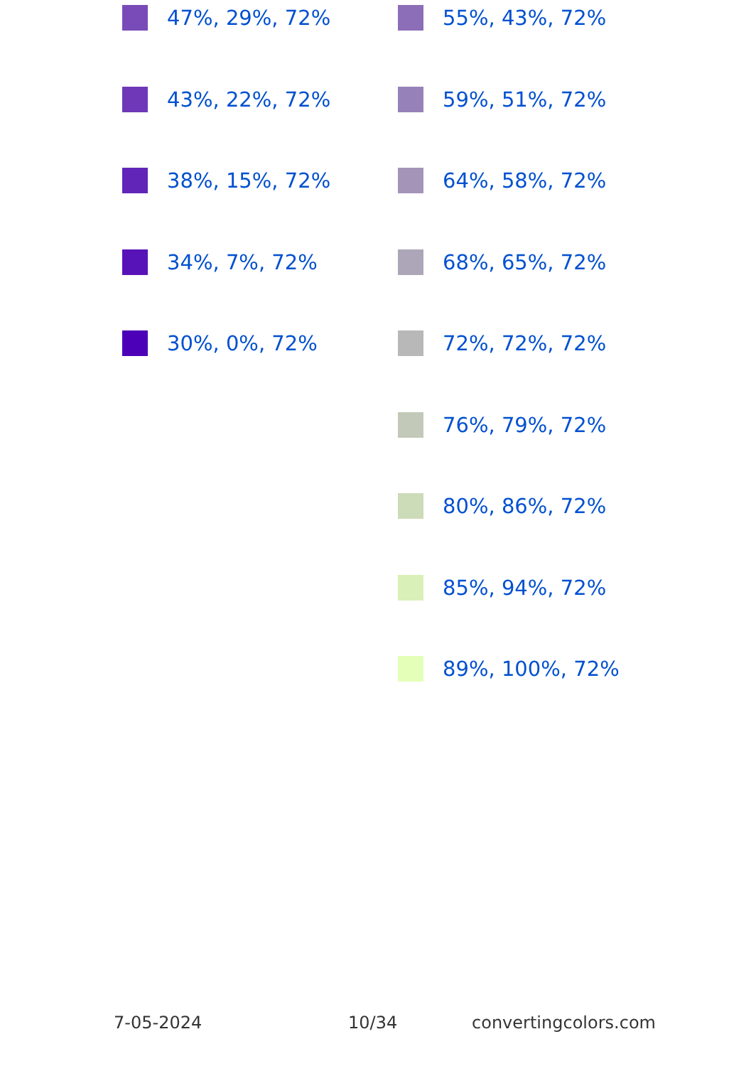47%, 29%, 72%
43%, 22%, 72%
38%, 15%, 72%
34%, 7%, 72%
30%, 0%, 72%
55%, 43%, 72%
59%, 51%, 72%
64%, 58%, 72%
68%, 65%, 72%
72%, 72%, 72%
76%, 79%, 72%
80%, 86%, 72%
85%, 94%, 72%
89%, 100%, 72%
7-05-2024 10/34 convertingcolors.com